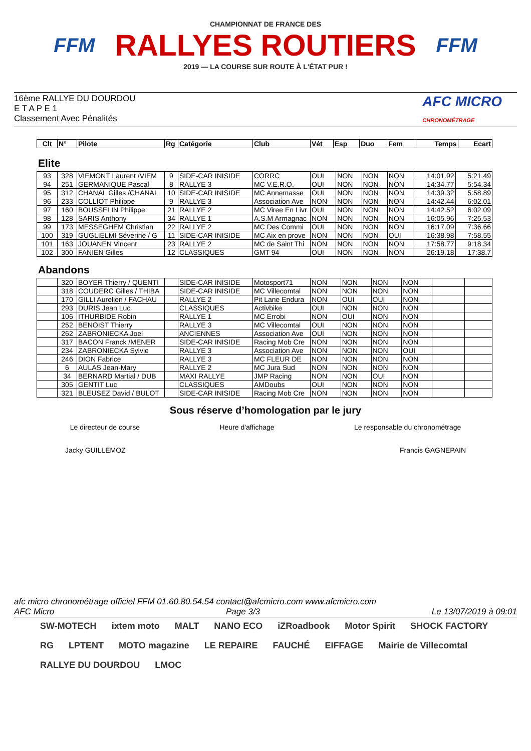FFM
CHAMPIONNAT DE FRANCE DES
RALLYES ROUTIERS
2019 — LA COURSE SUR ROUTE À L'ÉTAT PUR !
FFM
16ème RALLYE DU DOURDOU
E T A P E 1
Classement Avec Pénalités
AFC MICRO
CHRONOMÉTRAGE
| Clt | N° | Pilote | Rg | Catégorie | Club | Vét | Esp | Duo | Fem | Temps | Ecart |
| --- | --- | --- | --- | --- | --- | --- | --- | --- | --- | --- | --- |
Elite
| 93 | 328 | VIEMONT Laurent /VIEM | 9 | SIDE-CAR INISIDE | CORRC | OUI | NON | NON | NON | 14:01.92 | 5:21.49 |
| 94 | 251 | GERMANIQUE Pascal | 8 | RALLYE 3 | MC V.E.R.O. | OUI | NON | NON | NON | 14:34.77 | 5:54.34 |
| 95 | 312 | CHANAL Gilles /CHANAL | 10 | SIDE-CAR INISIDE | MC Annemasse | OUI | NON | NON | NON | 14:39.32 | 5:58.89 |
| 96 | 233 | COLLIOT Philippe | 9 | RALLYE 3 | Association Ave | NON | NON | NON | NON | 14:42.44 | 6:02.01 |
| 97 | 160 | BOUSSELIN Philippe | 21 | RALLYE 2 | MC Viree En Livr | OUI | NON | NON | NON | 14:42.52 | 6:02.09 |
| 98 | 128 | SARIS Anthony | 34 | RALLYE 1 | A.S.M Armagnac | NON | NON | NON | NON | 16:05.96 | 7:25.53 |
| 99 | 173 | MESSEGHEM Christian | 22 | RALLYE 2 | MC Des Commi | OUI | NON | NON | NON | 16:17.09 | 7:36.66 |
| 100 | 319 | GUGLIELMI Séverine / G | 11 | SIDE-CAR INISIDE | MC Aix en prove | NON | NON | NON | OUI | 16:38.98 | 7:58.55 |
| 101 | 163 | JOUANEN Vincent | 23 | RALLYE 2 | MC de Saint Thi | NON | NON | NON | NON | 17:58.77 | 9:18.34 |
| 102 | 300 | FANIEN Gilles | 12 | CLASSIQUES | GMT 94 | OUI | NON | NON | NON | 26:19.18 | 17:38.7 |
Abandons
| | 320 | BOYER Thierry / QUENTI | | SIDE-CAR INISIDE | Motosport71 | NON | NON | NON | NON | | |
| | 318 | COUDERC Gilles / THIBA | | SIDE-CAR INISIDE | MC Villecomtal | NON | NON | NON | NON | | |
| | 170 | GILLI Aurelien / FACHAU | | RALLYE 2 | Pit Lane Endura | NON | OUI | OUI | NON | | |
| | 293 | DURIS Jean Luc | | CLASSIQUES | Activbike | OUI | NON | NON | NON | | |
| | 106 | ITHURBIDE Robin | | RALLYE 1 | MC Errobi | NON | OUI | NON | NON | | |
| | 252 | BENOIST Thierry | | RALLYE 3 | MC Villecomtal | OUI | NON | NON | NON | | |
| | 262 | ZABRONIECKA Joel | | ANCIENNES | Association Ave | OUI | NON | NON | NON | | |
| | 317 | BACON Franck /MENER | | SIDE-CAR INISIDE | Racing Mob Cre | NON | NON | NON | NON | | |
| | 234 | ZABRONIECKA Sylvie | | RALLYE 3 | Association Ave | NON | NON | NON | OUI | | |
| | 246 | DION Fabrice | | RALLYE 3 | MC FLEUR DE | NON | NON | NON | NON | | |
| | 6 | AULAS Jean-Mary | | RALLYE 2 | MC Jura Sud | NON | NON | NON | NON | | |
| | 34 | BERNARD Martial / DUB | | MAXI RALLYE | JMP Racing | NON | NON | OUI | NON | | |
| | 305 | GENTIT Luc | | CLASSIQUES | AMDoubs | OUI | NON | NON | NON | | |
| | 321 | BLEUSEZ David / BULOT | | SIDE-CAR INISIDE | Racing Mob Cre | NON | NON | NON | NON | | |
Sous réserve d’homologation par le jury
Le directeur de course Heure d'affichage Le responsable du chronométrage
Jacky GUILLEMOZ Francis GAGNEPAIN
afc micro chronométrage officiel FFM 01.60.80.54.54 contact@afcmicro.com www.afcmicro.com
AFC Micro Page 3/3 Le 13/07/2019 à 09:01
SW-MOTECH ixtem moto MALT NANO ECO iZRoadbook Motor Spirit SHOCK FACTORY RG LPTENT MOTO magazine LE REPAIRE FAUCHÉ EIFFAGE Mairie de Villecomtal RALLYE DU DOURDOU LMOC